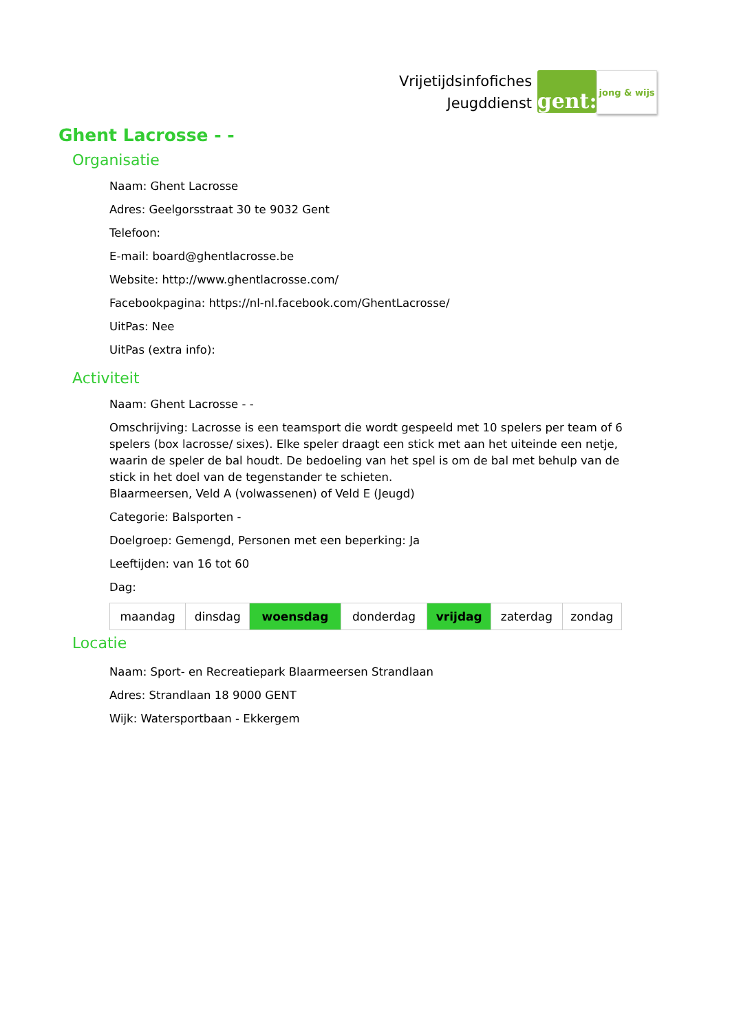Vrijetijdsinfofiches
Jeugddienst
gent:
jong & wijs
Ghent Lacrosse - -
Organisatie
Naam: Ghent Lacrosse
Adres: Geelgorsstraat 30 te 9032 Gent
Telefoon:
E-mail: board@ghentlacrosse.be
Website: http://www.ghentlacrosse.com/
Facebookpagina: https://nl-nl.facebook.com/GhentLacrosse/
UitPas: Nee
UitPas (extra info):
Activiteit
Naam: Ghent Lacrosse - -
Omschrijving: Lacrosse is een teamsport die wordt gespeeld met 10 spelers per team of 6 spelers (box lacrosse/ sixes). Elke speler draagt een stick met aan het uiteinde een netje, waarin de speler de bal houdt. De bedoeling van het spel is om de bal met behulp van de stick in het doel van de tegenstander te schieten.
Blaarmeersen, Veld A (volwassenen) of Veld E (Jeugd)
Categorie: Balsporten -
Doelgroep: Gemengd, Personen met een beperking: Ja
Leeftijden: van 16 tot 60
Dag:
| maandag | dinsdag | woensdag | donderdag | vrijdag | zaterdag | zondag |
Locatie
Naam: Sport- en Recreatiepark Blaarmeersen Strandlaan
Adres: Strandlaan 18 9000 GENT
Wijk: Watersportbaan - Ekkergem